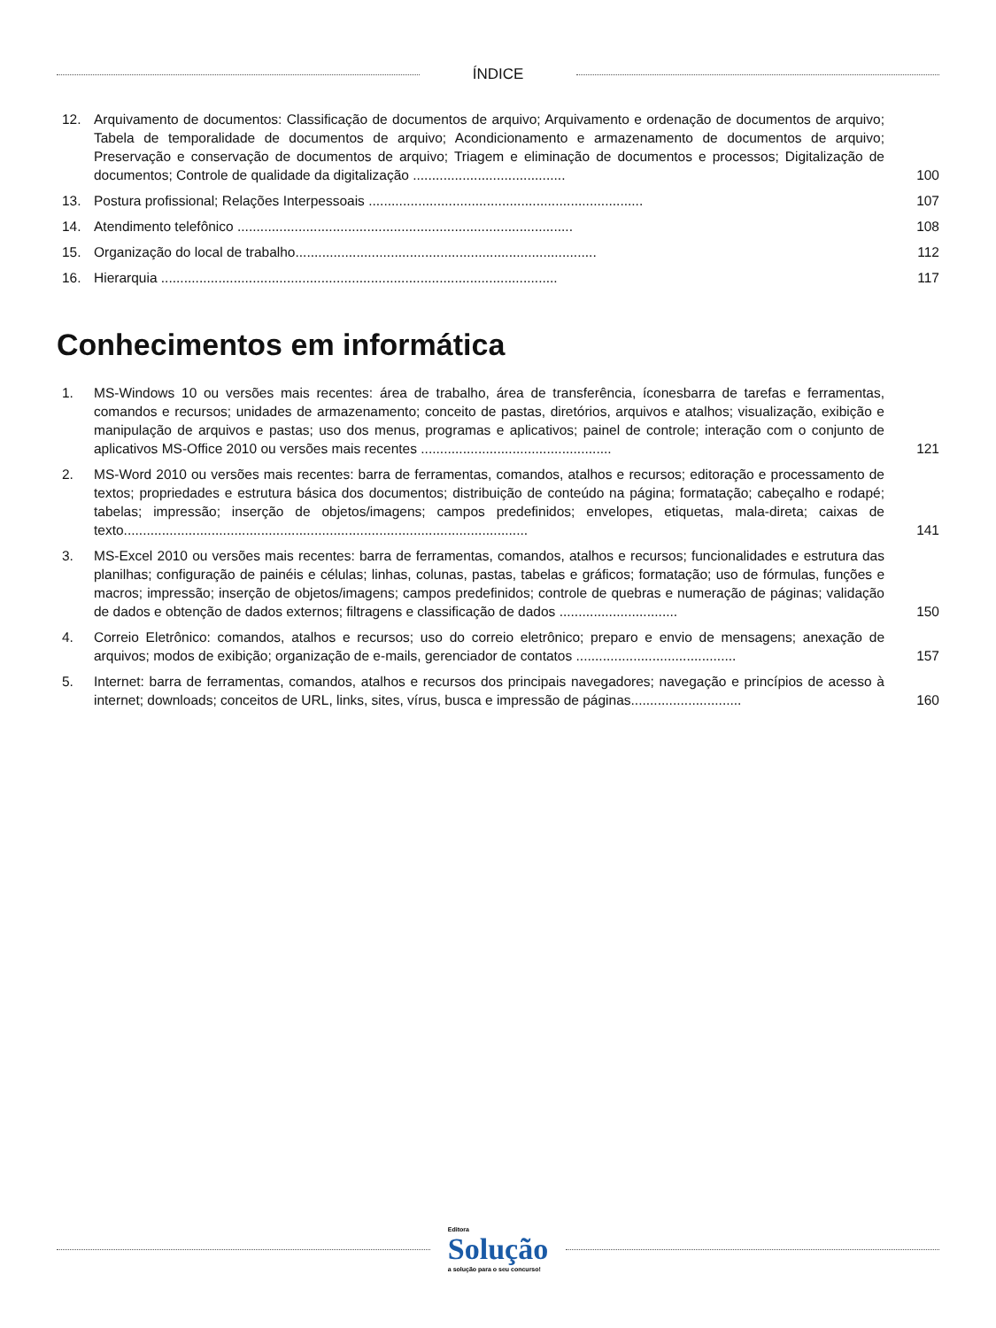ÍNDICE
12. Arquivamento de documentos: Classificação de documentos de arquivo; Arquivamento e ordenação de documentos de arquivo; Tabela de temporalidade de documentos de arquivo; Acondicionamento e armazenamento de documentos de arquivo; Preservação e conservação de documentos de arquivo; Triagem e eliminação de documentos e processos; Digitalização de documentos; Controle de qualidade da digitalização ........................................
100
13. Postura profissional; Relações Interpessoais ........................................................................
107
14. Atendimento telefônico ........................................................................................
108
15. Organização do local de trabalho...............................................................................
112
16. Hierarquia ........................................................................................................
117
Conhecimentos em informática
1. MS-Windows 10 ou versões mais recentes: área de trabalho, área de transferência, íconesbarra de tarefas e ferramentas, comandos e recursos; unidades de armazenamento; conceito de pastas, diretórios, arquivos e atalhos; visualização, exibição e manipulação de arquivos e pastas; uso dos menus, programas e aplicativos; painel de controle; interação com o conjunto de aplicativos MS-Office 2010 ou versões mais recentes ..................................................
121
2. MS-Word 2010 ou versões mais recentes: barra de ferramentas, comandos, atalhos e recursos; editoração e processamento de textos; propriedades e estrutura básica dos documentos; distribuição de conteúdo na página; formatação; cabeçalho e rodapé; tabelas; impressão; inserção de objetos/imagens; campos predefinidos; envelopes, etiquetas, mala-direta; caixas de texto..........................................................................................................
141
3. MS-Excel 2010 ou versões mais recentes: barra de ferramentas, comandos, atalhos e recursos; funcionalidades e estrutura das planilhas; configuração de painéis e células; linhas, colunas, pastas, tabelas e gráficos; formatação; uso de fórmulas, funções e macros; impressão; inserção de objetos/imagens; campos predefinidos; controle de quebras e numeração de páginas; validação de dados e obtenção de dados externos; filtragens e classificação de dados ...............................
150
4. Correio Eletrônico: comandos, atalhos e recursos; uso do correio eletrônico; preparo e envio de mensagens; anexação de arquivos; modos de exibição; organização de e-mails, gerenciador de contatos ..........................................
157
5. Internet: barra de ferramentas, comandos, atalhos e recursos dos principais navegadores; navegação e princípios de acesso à internet; downloads; conceitos de URL, links, sites, vírus, busca e impressão de páginas.............................
160
Editora
Solução
a solução para o seu concurso!